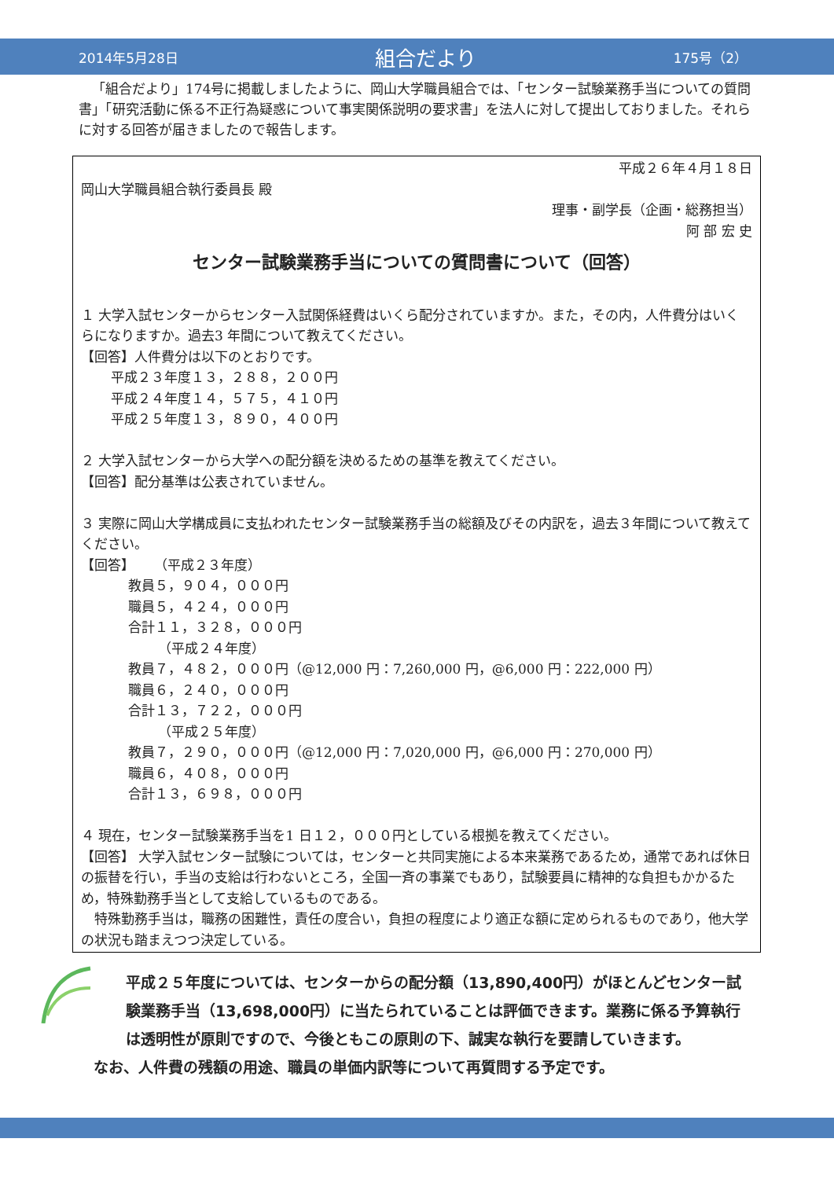2014年5月28日 組合だより 175号（2）
「組合だより」174号に掲載しましたように、岡山大学職員組合では、「センター試験業務手当についての質問書」「研究活動に係る不正行為疑惑について事実関係説明の要求書」を法人に対して提出しておりました。それらに対する回答が届きましたので報告します。
平成２６年４月１８日
岡山大学職員組合執行委員長 殿
理事・副学長（企画・総務担当）
阿 部 宏 史
センター試験業務手当についての質問書について（回答）
１ 大学入試センターからセンター入試関係経費はいくら配分されていますか。また，その内，人件費分はいくらになりますか。過去3 年間について教えてください。
【回答】人件費分は以下のとおりです。
平成２３年度１３，２８８，２００円
平成２４年度１４，５７５，４１０円
平成２５年度１３，８９０，４００円
２ 大学入試センターから大学への配分額を決めるための基準を教えてください。
【回答】配分基準は公表されていません。
３ 実際に岡山大学構成員に支払われたセンター試験業務手当の総額及びその内訳を，過去３年間について教えてください。
【回答】 （平成２３年度）
教員５，９０４，０００円
職員５，４２４，０００円
合計１１，３２８，０００円
（平成２４年度）
教員７，４８２，０００円（@12,000 円：7,260,000 円，@6,000 円：222,000 円）
職員６，２４０，０００円
合計１３，７２２，０００円
（平成２５年度）
教員７，２９０，０００円（@12,000 円：7,020,000 円，@6,000 円：270,000 円）
職員６，４０８，０００円
合計１３，６９８，０００円
４ 現在，センター試験業務手当を1 日１２，０００円としている根拠を教えてください。
【回答】 大学入試センター試験については，センターと共同実施による本来業務であるため，通常であれば休日の振替を行い，手当の支給は行わないところ，全国一斉の事業でもあり，試験要員に精神的な負担もかかるため，特殊勤務手当として支給しているものである。
特殊勤務手当は，職務の困難性，責任の度合い，負担の程度により適正な額に定められるものであり，他大学の状況も踏まえつつ決定している。
平成２５年度については、センターからの配分額（13,890,400円）がほとんどセンター試験業務手当（13,698,000円）に当たられていることは評価できます。業務に係る予算執行は透明性が原則ですので、今後ともこの原則の下、誠実な執行を要請していきます。
なお、人件費の残額の用途、職員の単価内訳等について再質問する予定です。